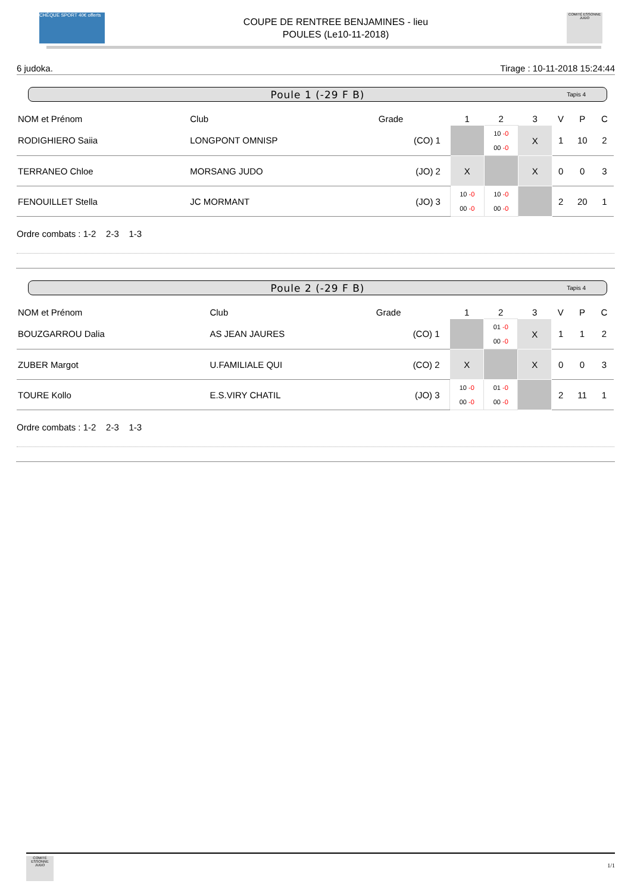CHÈQUE SPORT 40€ offerts
COUPE DE RENTREE BENJAMINES - lieu
POULES (Le10-11-2018)
COMITÉ ESSONNE JUDO
6 judoka. Tirage : 10-11-2018 15:24:44
Poule 1 (-29 F B) Tapis 4
| NOM et Prénom | Club | Grade | | 1 | 2 | 3 | V | P | C |
| --- | --- | --- | --- | --- | --- | --- | --- | --- | --- |
| RODIGHIERO Saiia | LONGPONT OMNISP | (CO) | 1 | | 10 -0 00 -0 | X | 1 | 10 | 2 |
| TERRANEO Chloe | MORSANG JUDO | (JO) | 2 | X | | X | 0 | 0 | 3 |
| FENOUILLET Stella | JC MORMANT | (JO) | 3 | 10 -0 00 -0 | 10 -0 00 -0 | | 2 | 20 | 1 |
Ordre combats : 1-2 2-3 1-3
Poule 2 (-29 F B) Tapis 4
| NOM et Prénom | Club | Grade | | 1 | 2 | 3 | V | P | C |
| --- | --- | --- | --- | --- | --- | --- | --- | --- | --- |
| BOUZGARROU Dalia | AS JEAN JAURES | (CO) | 1 | | 01 -0 00 -0 | X | 1 | 1 | 2 |
| ZUBER Margot | U.FAMILIALE QUI | (CO) | 2 | X | | X | 0 | 0 | 3 |
| TOURE Kollo | E.S.VIRY CHATIL | (JO) | 3 | 10 -0 00 -0 | 01 -0 00 -0 | | 2 | 11 | 1 |
Ordre combats : 1-2 2-3 1-3
COMITÉ ESSONNE JUDO
1/1